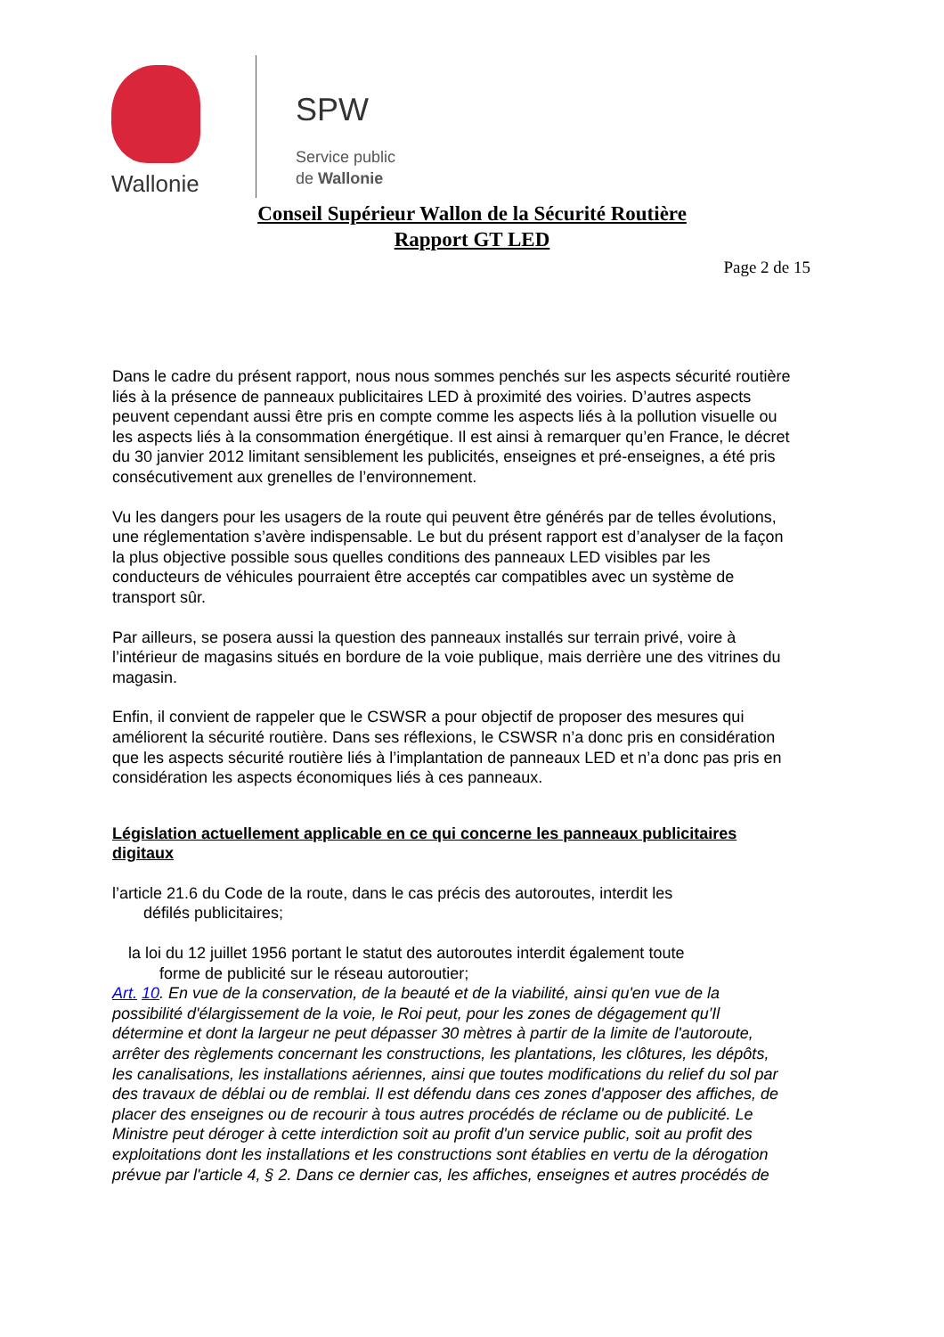Wallonie
SPW
Service public
de Wallonie
Conseil Supérieur Wallon de la Sécurité Routière
Rapport GT LED
Page 2 de 15
Dans le cadre du présent rapport, nous nous sommes penchés sur les aspects sécurité routière liés à la présence de panneaux publicitaires LED à proximité des voiries. D’autres aspects peuvent cependant aussi être pris en compte comme les aspects liés à la pollution visuelle ou les aspects liés à la consommation énergétique. Il est ainsi à remarquer qu’en France, le décret du 30 janvier 2012 limitant sensiblement les publicités, enseignes et pré-enseignes, a été pris consécutivement aux grenelles de l’environnement.
Vu les dangers pour les usagers de la route qui peuvent être générés par de telles évolutions, une réglementation s’avère indispensable. Le but du présent rapport est d’analyser de la façon la plus objective possible sous quelles conditions des panneaux LED visibles par les conducteurs de véhicules pourraient être acceptés car compatibles avec un système de transport sûr.
Par ailleurs, se posera aussi la question des panneaux installés sur terrain privé, voire à l’intérieur de magasins situés en bordure de la voie publique, mais derrière une des vitrines du magasin.
Enfin, il convient de rappeler que le CSWSR a pour objectif de proposer des mesures qui améliorent la sécurité routière. Dans ses réflexions, le CSWSR n’a donc pris en considération que les aspects sécurité routière liés à l’implantation de panneaux LED et n’a donc pas pris en considération les aspects économiques liés à ces panneaux.
Législation actuellement applicable en ce qui concerne les panneaux publicitaires digitaux
l’article 21.6 du Code de la route, dans le cas précis des autoroutes, interdit les
défilés publicitaires;
la loi du 12 juillet 1956 portant le statut des autoroutes interdit également toute
forme de publicité sur le réseau autoroutier;
Art. 10. En vue de la conservation, de la beauté et de la viabilité, ainsi qu'en vue de la possibilité d'élargissement de la voie, le Roi peut, pour les zones de dégagement qu'Il détermine et dont la largeur ne peut dépasser 30 mètres à partir de la limite de l'autoroute, arrêter des règlements concernant les constructions, les plantations, les clôtures, les dépôts, les canalisations, les installations aériennes, ainsi que toutes modifications du relief du sol par des travaux de déblai ou de remblai. Il est défendu dans ces zones d'apposer des affiches, de placer des enseignes ou de recourir à tous autres procédés de réclame ou de publicité. Le Ministre peut déroger à cette interdiction soit au profit d'un service public, soit au profit des exploitations dont les installations et les constructions sont établies en vertu de la dérogation prévue par l'article 4, § 2. Dans ce dernier cas, les affiches, enseignes et autres procédés de